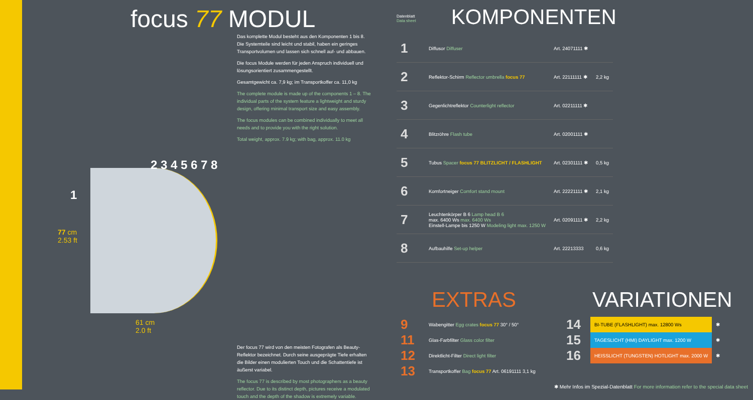focus 77 MODUL
Das komplette Modul besteht aus den Komponenten 1 bis 8. Die Systemteile sind leicht und stabil, haben ein geringes Transportvolumen und lassen sich schnell auf- und abbauen.
Die focus Module werden für jeden Anspruch individuell und lösungsorientiert zusammengestellt.
Gesamtgewicht ca. 7,9 kg; im Transportkoffer ca. 11,0 kg
The complete module is made up of the components 1 – 8. The individual parts of the system feature a lightweight and sturdy design, offering minimal transport size and easy assembly.
The focus modules can be combined individually to meet all needs and to provide you with the right solution.
Total weight, approx. 7.9 kg; with bag, approx. 11.0 kg
77 cm
2.53 ft
61 cm
2.0 ft
1
2 3 4 5 6 7 8
Der focus 77 wird von den meisten Fotografen als Beauty-Reflektor bezeichnet. Durch seine ausgeprägte Tiefe erhalten die Bilder einen modulierten Touch und die Schattentiefe ist äußerst variabel.
The focus 77 is described by most photographers as a beauty reflector. Due to its distinct depth, pictures receive a modulated touch and the depth of the shadow is extremely variable.
Datenblatt
Data sheet
KOMPONENTEN
| 1 | Diffusor Diffuser | Art. 24071111 ✱ | |
| 2 | Reflektor-Schirm Reflector umbrella focus 77 | Art. 22111111 ✱ | 2,2 kg |
| 3 | Gegenlichtreflektor Counterlight reflector | Art. 02211111 ✱ | |
| 4 | Blitzröhre Flash tube | Art. 02001111 ✱ | |
| 5 | Tubus Spacer focus 77 BLITZLICHT / FLASHLIGHT | Art. 02301111 ✱ | 0,5 kg |
| 6 | Komfortneiger Comfort stand mount | Art. 22221111 ✱ | 2,1 kg |
| 7 | Leuchtenkörper B 6 Lamp head B 6 max. 6400 Ws max. 6400 Ws Einstell-Lampe bis 1250 W Modeling light max. 1250 W | Art. 02091111 ✱ | 2,2 kg |
| 8 | Aufbauhilfe Set-up helper | Art. 22213333 | 0,6 kg |
EXTRAS
| 9 | Wabengitter Egg crates focus 77 30° / 50° |
| 11 | Glas-Farbfilter Glass color filter |
| 12 | Direktlicht-Filter Direct light filter |
| 13 | Transportkoffer Bag focus 77 Art. 06191111 3,1 kg |
VARIATIONEN
| 14 | BI-TUBE (FLASHLIGHT) max. 12800 Ws | ✱ |
| 15 | TAGESLICHT (HMI) DAYLIGHT max. 1200 W | ✱ |
| 16 | HEISSLICHT (TUNGSTEN) HOTLIGHT max. 2000 W | ✱ |
✱ Mehr Infos im Spezial-Datenblatt For more information refer to the special data sheet